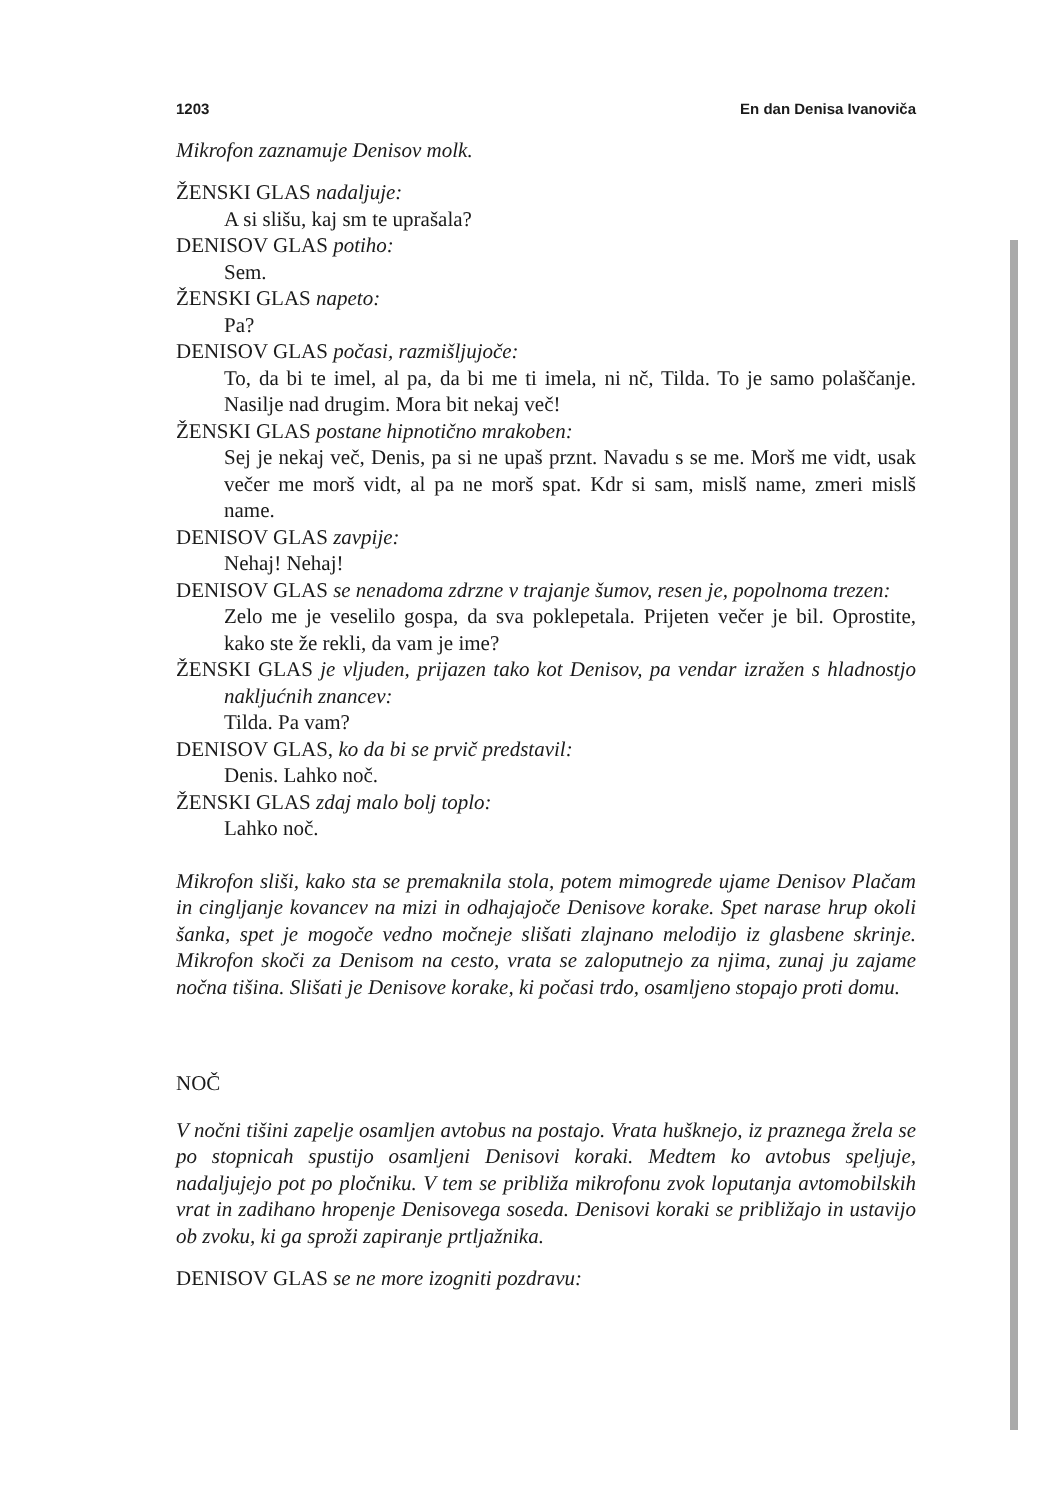1203 En dan Denisa Ivanoviča
Mikrofon zaznamuje Denisov molk.
ŽENSKI GLAS nadaljuje:
A si slišu, kaj sm te uprašala?
DENISOV GLAS potiho:
Sem.
ŽENSKI GLAS napeto:
Pa?
DENISOV GLAS počasi, razmišljujoče:
To, da bi te imel, al pa, da bi me ti imela, ni nč, Tilda. To je samo polaščanje. Nasilje nad drugim. Mora bit nekaj več!
ŽENSKI GLAS postane hipnotično mrakoben:
Sej je nekaj več, Denis, pa si ne upaš prznt. Navadu s se me. Morš me vidt, usak večer me morš vidt, al pa ne morš spat. Kdr si sam, mislš name, zmeri mislš name.
DENISOV GLAS zavpije:
Nehaj! Nehaj!
DENISOV GLAS se nenadoma zdrzne v trajanje šumov, resen je, popolnoma trezen:
Zelo me je veselilo gospa, da sva poklepetala. Prijeten večer je bil. Oprostite, kako ste že rekli, da vam je ime?
ŽENSKI GLAS je vljuden, prijazen tako kot Denisov, pa vendar izražen s hladnostjo nakljućnih znancev:
Tilda. Pa vam?
DENISOV GLAS, ko da bi se prvič predstavil:
Denis. Lahko noč.
ŽENSKI GLAS zdaj malo bolj toplo:
Lahko noč.
Mikrofon sliši, kako sta se premaknila stola, potem mimogrede ujame Denisov Plačam in cingljanje kovancev na mizi in odhajajoče Denisove korake. Spet narase hrup okoli šanka, spet je mogoče vedno močneje slišati zlajnano melodijo iz glasbene skrinje. Mikrofon skoči za Denisom na cesto, vrata se zaloputnejo za njima, zunaj ju zajame nočna tišina. Slišati je Denisove korake, ki počasi trdo, osamljeno stopajo proti domu.
NOČ
V nočni tišini zapelje osamljen avtobus na postajo. Vrata hušknejo, iz praznega žrela se po stopnicah spustijo osamljeni Denisovi koraki. Medtem ko avtobus speljuje, nadaljujejo pot po pločniku. V tem se približa mikrofonu zvok loputanja avtomobilskih vrat in zadihano hropenje Denisovega soseda. Denisovi koraki se približajo in ustavijo ob zvoku, ki ga sproži zapiranje prtljažnika.
DENISOV GLAS se ne more izogniti pozdravu: